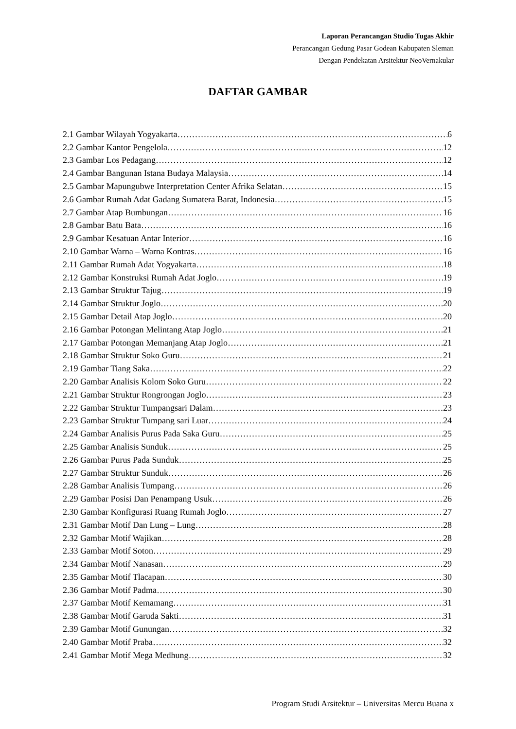Laporan Perancangan Studio Tugas Akhir
Perancangan Gedung Pasar Godean Kabupaten Sleman
Dengan Pendekatan Arsitektur NeoVernakular
DAFTAR GAMBAR
2.1 Gambar Wilayah Yogyakarta 6
2.2 Gambar Kantor Pengelola 12
2.3 Gambar Los Pedagang 12
2.4 Gambar Bangunan Istana Budaya Malaysia 14
2.5 Gambar Mapungubwe Interpretation Center Afrika Selatan 15
2.6 Gambar Rumah Adat Gadang Sumatera Barat, Indonesia 15
2.7 Gambar Atap Bumbungan 16
2.8 Gambar Batu Bata 16
2.9 Gambar Kesatuan Antar Interior 16
2.10 Gambar Warna – Warna Kontras 16
2.11 Gambar Rumah Adat Yogyakarta 18
2.12 Gambar Konstruksi Rumah Adat Joglo 19
2.13 Gambar Struktur Tajug 19
2.14 Gambar Struktur Joglo 20
2.15 Gambar Detail Atap Joglo 20
2.16 Gambar Potongan Melintang Atap Joglo 21
2.17 Gambar Potongan Memanjang Atap Joglo 21
2.18 Gambar Struktur Soko Guru 21
2.19 Gambar Tiang Saka 22
2.20 Gambar Analisis Kolom Soko Guru 22
2.21 Gambar Struktur Rongrongan Joglo 23
2.22 Gambar Struktur Tumpangsari Dalam 23
2.23 Gambar Struktur Tumpang sari Luar 24
2.24 Gambar Analisis Purus Pada Saka Guru 25
2.25 Gambar Analisis Sunduk 25
2.26 Gambar Purus Pada Sunduk 25
2.27 Gambar Struktur Sunduk 26
2.28 Gambar Analisis Tumpang 26
2.29 Gambar Posisi Dan Penampang Usuk 26
2.30 Gambar Konfigurasi Ruang Rumah Joglo 27
2.31 Gambar Motif Dan Lung – Lung 28
2.32 Gambar Motif Wajikan 28
2.33 Gambar Motif Soton 29
2.34 Gambar Motif Nanasan 29
2.35 Gambar Motif Tlacapan 30
2.36 Gambar Motif Padma 30
2.37 Gambar Motif Kemamang 31
2.38 Gambar Motif Garuda Sakti 31
2.39 Gambar Motif Gunungan 32
2.40 Gambar Motif Praba 32
2.41 Gambar Motif Mega Medhung 32
Program Studi Arsitektur – Universitas Mercu Buana x